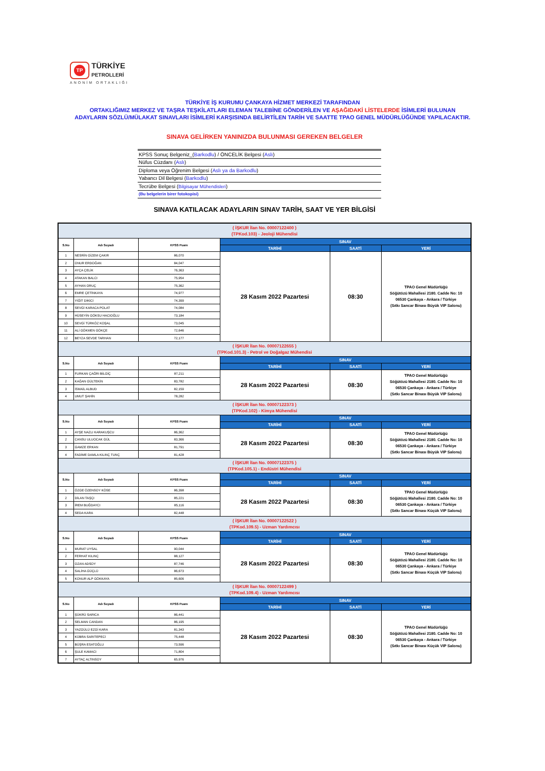TP TÜRKİYE
PETROLLERİ
ANONİM ORTAKLIĞI
TÜRKİYE İŞ KURUMU ÇANKAYA HİZMET MERKEZİ TARAFINDAN
ORTAKLIĞIMIZ MERKEZ VE TAŞRA TEŞKİLATLARI ELEMAN TALEBİNE GÖNDERİLEN VE AŞAĞIDAKİ LİSTELERDE İSİMLERİ BULUNAN
ADAYLARIN SÖZLÜ/MÜLAKAT SINAVLARI İSİMLERİ KARŞISINDA BELİRTİLEN TARİH VE SAATTE TPAO GENEL MÜDÜRLÜĞÜNDE YAPILACAKTIR.
SINAVA GELİRKEN YANINIZDA BULUNMASI GEREKEN BELGELER
| KPSS Sonuç Belgeniz_( Barkodlu ) / ÖNCELİK Belgesi ( Aslı ) |
| Nüfus Cüzdanı ( Aslı ) |
| Diploma veya Öğrenim Belgesi ( Aslı ya da Barkodlu ) |
| Yabancı Dil Belgesi ( Barkodlu ) |
| Tecrübe Belgesi ( Bilgisayar Mühendisleri ) |
| (Bu belgelerin birer fotokopisi) |
SINAVA KATILACAK ADAYLARIN SINAV TARİH, SAAT VE YER BİLGİSİ
| ( İŞKUR İlan No. 00007122400 ) (TPKod.103) - Jeoloji Mühendisi | | | | | |
| S.No | Adı Soyadı | KPSS Puanı | SINAV | | |
| | | | TARİHİ | SAATİ | YERİ |
| 1 | NESRİN GİZEM ÇAKIR | 86,070 | 28 Kasım 2022 Pazartesi | 08:30 | TPAO Genel Müdürlüğü Söğütözü Mahallesi 2180. Cadde No: 10 06530 Çankaya - Ankara / Türkiye (Sıtkı Sancar Binası Büyük VIP Salonu) |
| 2 | ONUR ERDOĞAN | 84,047 | | | |
| 3 | AYÇA ÇELİK | 76,363 | | | |
| 4 | ATAKAN BALCI | 75,954 | | | |
| 5 | AYHAN ORUÇ | 75,362 | | | |
| 6 | EMRE ÇETİNKAYA | 74,977 | | | |
| 7 | YİĞİT DİKİCİ | 74,399 | | | |
| 8 | SEVGİ KARACA POLAT | 74,084 | | | |
| 9 | HÜSEYİN GÖKSU HACIOĞLU | 73,184 | | | |
| 10 | SEVGİ TÜRKÖZ KOŞAL | 73,045 | | | |
| 11 | ALİ GÖKMEN GÖKÇE | 72,646 | | | |
| 12 | BEYZA SEVDE TARHAN | 72,177 | | | |
| ( İŞKUR İlan No. 00007122655 ) (TPKod.101.3) - Petrol ve Doğalgaz Mühendisi | | | | | |
| S.No | Adı Soyadı | KPSS Puanı | SINAV | | |
| | | | TARİHİ | SAATİ | YERİ |
| 1 | FURKAN ÇAĞRI BİLGİÇ | 87,211 | 28 Kasım 2022 Pazartesi | 08:30 | TPAO Genel Müdürlüğü Söğütözü Mahallesi 2180. Cadde No: 10 06530 Çankaya - Ankara / Türkiye (Sıtkı Sancar Binası Büyük VIP Salonu) |
| 2 | KAĞAN GÜLTEKİN | 83,782 | | | |
| 3 | İSMAİL ALBUD | 82,159 | | | |
| 4 | UMUT ŞAHİN | 78,282 | | | |
| ( İŞKUR İlan No. 00007122373 ) (TPKod.102) - Kimya Mühendisi | | | | | |
| S.No | Adı Soyadı | KPSS Puanı | SINAV | | |
| | | | TARİHİ | SAATİ | YERİ |
| 1 | AYŞE NAZLI KARAKUŞCU | 86,362 | 28 Kasım 2022 Pazartesi | 08:30 | TPAO Genel Müdürlüğü Söğütözü Mahallesi 2180. Cadde No: 10 06530 Çankaya - Ankara / Türkiye (Sıtkı Sancar Binası Büyük VIP Salonu) |
| 2 | CANSU ULUOCAK GÜL | 83,366 | | | |
| 3 | GAMZE ERKAN | 81,791 | | | |
| 4 | FADİME DAMLA KILINÇ TUNÇ | 81,428 | | | |
| ( İŞKUR İlan No. 00007122375 ) (TPKod.105.1) - Endüstri Mühendisi | | | | | |
| S.No | Adı Soyadı | KPSS Puanı | SINAV | | |
| | | | TARİHİ | SAATİ | YERİ |
| 1 | ÖZGE ÖZENSOY KÖSE | 86,398 | 28 Kasım 2022 Pazartesi | 08:30 | TPAO Genel Müdürlüğü Söğütözü Mahallesi 2180. Cadde No: 10 06530 Çankaya - Ankara / Türkiye (Sıtkı Sancar Binası Küçük VIP Salonu) |
| 2 | DİLAN TAŞÇI | 85,221 | | | |
| 3 | İREM BUĞDAYCI | 85,116 | | | |
| 4 | SEDA KARA | 82,448 | | | |
| ( İŞKUR İlan No. 00007122522 ) (TPKod.109.5) - Uzman Yardımcısı | | | | | |
| S.No | Adı Soyadı | KPSS Puanı | SINAV | | |
| | | | TARİHİ | SAATİ | YERİ |
| 1 | MURAT UYSAL | 90,044 | 28 Kasım 2022 Pazartesi | 08:30 | TPAO Genel Müdürlüğü Söğütözü Mahallesi 2180. Cadde No: 10 06530 Çankaya - Ankara / Türkiye (Sıtkı Sancar Binası Küçük VIP Salonu) |
| 2 | FERHAT KILINÇ | 88,127 | | | |
| 3 | OZAN ADSOY | 87,746 | | | |
| 4 | SALİHA GÜÇLÜ | 86,673 | | | |
| 5 | KONUR ALP GÖKKAYA | 85,606 | | | |
| ( İŞKUR İlan No. 00007122499 ) (TPKod.109.4) - Uzman Yardımcısı | | | | | |
| S.No | Adı Soyadı | KPSS Puanı | SINAV | | |
| | | | TARİHİ | SAATİ | YERİ |
| 1 | ŞÜKRÜ SARICA | 86,441 | 28 Kasım 2022 Pazartesi | 08:30 | TPAO Genel Müdürlüğü Söğütözü Mahallesi 2180. Cadde No: 10 06530 Çankaya - Ankara / Türkiye (Sıtkı Sancar Binası Küçük VIP Salonu) |
| 2 | SELMAN CANDAN | 86,195 | | | |
| 3 | YAZGÜLÜ EZGİ KARA | 81,343 | | | |
| 4 | KÜBRA SARITEPECİ | 75,448 | | | |
| 5 | BÜŞRA ESATOĞLU | 73,596 | | | |
| 6 | ŞULE KAMACI | 71,804 | | | |
| 7 | AYTAÇ ALTINSOY | 65,976 | | | |